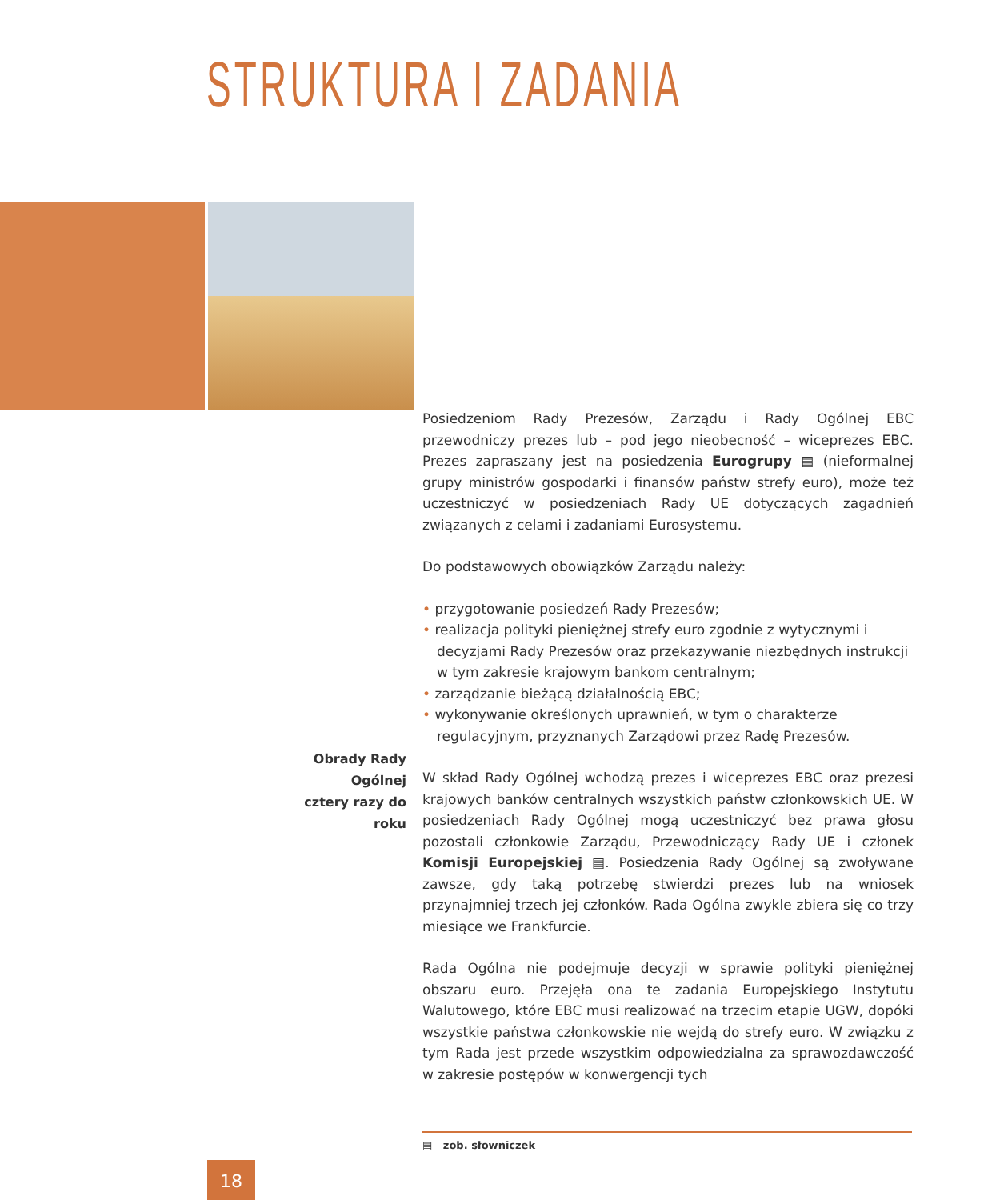STRUKTURA I ZADANIA
Posiedzeniom Rady Prezesów, Zarządu i Rady Ogólnej EBC przewodniczy prezes lub – pod jego nieobecność – wiceprezes EBC. Prezes zapraszany jest na posiedzenia Eurogrupy ▤ (nieformalnej grupy ministrów gospodarki i finansów państw strefy euro), może też uczestniczyć w posiedzeniach Rady UE dotyczących zagadnień związanych z celami i zadaniami Eurosystemu.
Do podstawowych obowiązków Zarządu należy:
• przygotowanie posiedzeń Rady Prezesów;
• realizacja polityki pieniężnej strefy euro zgodnie z wytycznymi i decyzjami Rady Prezesów oraz przekazywanie niezbędnych instrukcji w tym zakresie krajowym bankom centralnym;
• zarządzanie bieżącą działalnością EBC;
• wykonywanie określonych uprawnień, w tym o charakterze regulacyjnym, przyznanych Zarządowi przez Radę Prezesów.
W skład Rady Ogólnej wchodzą prezes i wiceprezes EBC oraz prezesi krajowych banków centralnych wszystkich państw członkowskich UE. W posiedzeniach Rady Ogólnej mogą uczestniczyć bez prawa głosu pozostali członkowie Zarządu, Przewodniczący Rady UE i członek Komisji Europejskiej ▤. Posiedzenia Rady Ogólnej są zwoływane zawsze, gdy taką potrzebę stwierdzi prezes lub na wniosek przynajmniej trzech jej członków. Rada Ogólna zwykle zbiera się co trzy miesiące we Frankfurcie.
Rada Ogólna nie podejmuje decyzji w sprawie polityki pieniężnej obszaru euro. Przejęła ona te zadania Europejskiego Instytutu Walutowego, które EBC musi realizować na trzecim etapie UGW, dopóki wszystkie państwa członkowskie nie wejdą do strefy euro. W związku z tym Rada jest przede wszystkim odpowiedzialna za sprawozdawczość w zakresie postępów w konwergencji tych
Obrady Rady Ogólnej
cztery razy do roku
▤ zob. słowniczek
18